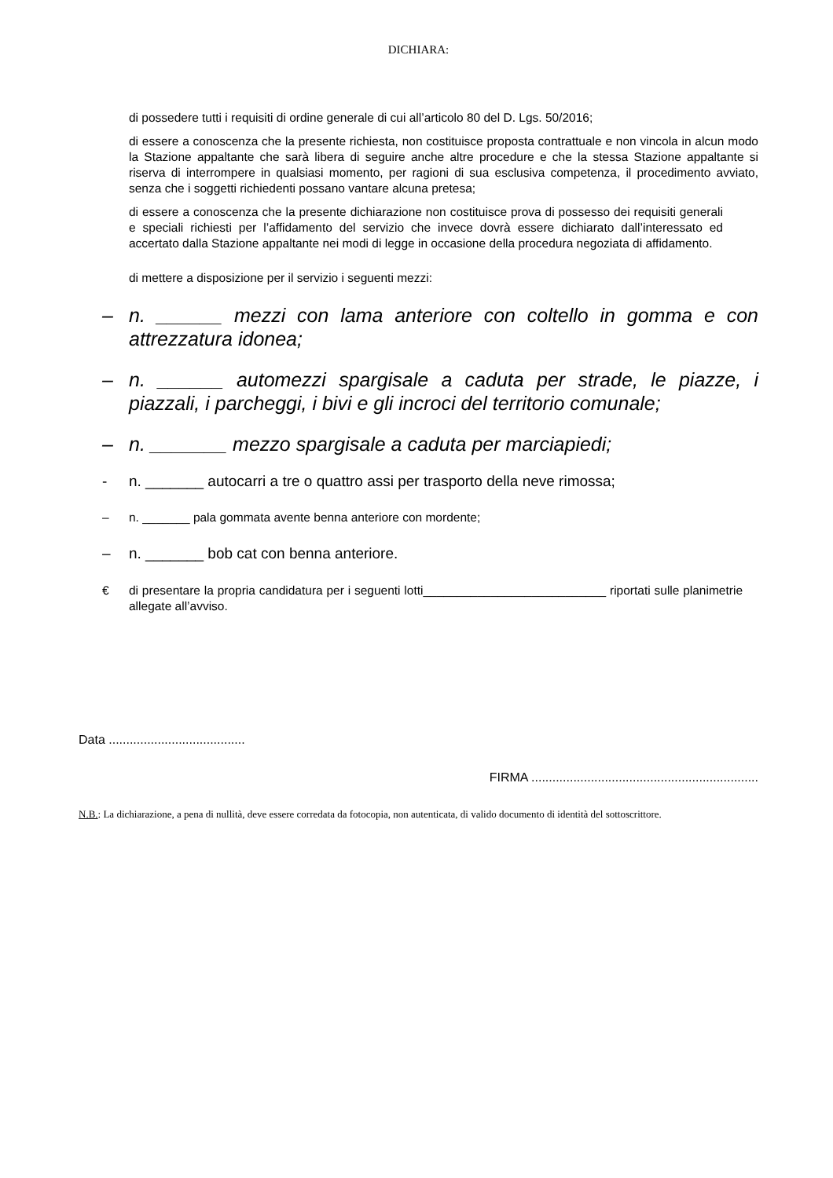DICHIARA:
di possedere tutti i requisiti di ordine generale di cui all’articolo 80 del D. Lgs. 50/2016;
di essere a conoscenza che la presente richiesta, non costituisce proposta contrattuale e non vincola in alcun modo la Stazione appaltante che sarà libera di seguire anche altre procedure e che la stessa Stazione appaltante si riserva di interrompere in qualsiasi momento, per ragioni di sua esclusiva competenza, il procedimento avviato, senza che i soggetti richiedenti possano vantare alcuna pretesa;
di essere a conoscenza che la presente dichiarazione non costituisce prova di possesso dei requisiti generali e speciali richiesti per l’affidamento del servizio che invece dovrà essere dichiarato dall’interessato ed accertato dalla Stazione appaltante nei modi di legge in occasione della procedura negoziata di affidamento.
di mettere a disposizione per il servizio i seguenti mezzi:
– n. ______ mezzi con lama anteriore con coltello in gomma e con attrezzatura idonea;
– n. ______ automezzi spargisale a caduta per strade, le piazze, i piazzali, i parcheggi, i bivi e gli incroci del territorio comunale;
– n. _______ mezzo spargisale a caduta per marciapiedi;
- n. _______ autocarri a tre o quattro assi per trasporto della neve rimossa;
– n. _______ pala gommata avente benna anteriore con mordente;
– n. _______ bob cat con benna anteriore.
€ di presentare la propria candidatura per i seguenti lotti___________________________ riportati sulle planimetrie allegate all’avviso.
Data .......................................
FIRMA .................................................................
N.B.: La dichiarazione, a pena di nullità, deve essere corredata da fotocopia, non autenticata, di valido documento di identità del sottoscrittore.